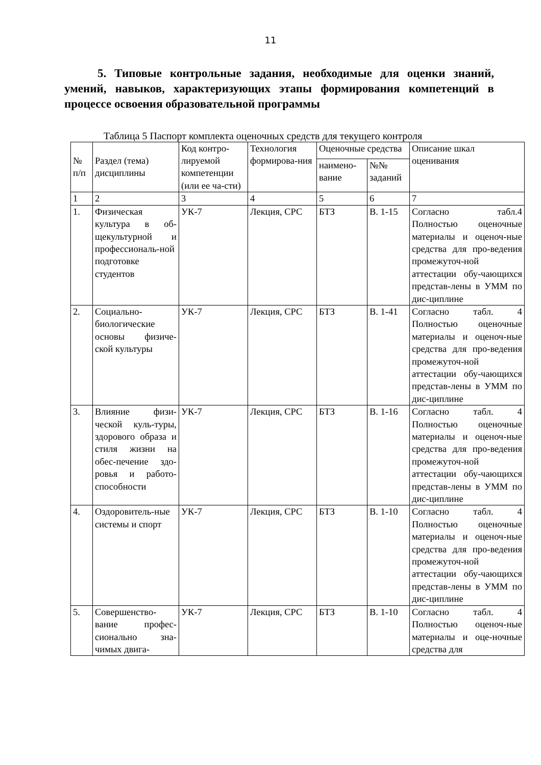11
5. Типовые контрольные задания, необходимые для оценки знаний, умений, навыков, характеризующих этапы формирования компетенций в процессе освоения образовательной программы
Таблица 5 Паспорт комплекта оценочных средств для текущего контроля
| № п/п | Раздел (тема) дисциплины | Код контро-лируемой компетенции (или ее ча-сти) | Технология формирова-ния | Оценочные средства | | Описание шкал оценивания |
| --- | --- | --- | --- | --- | --- | --- |
| | | | | наимено-вание | №№ заданий | |
| 1 | 2 | 3 | 4 | 5 | 6 | 7 |
| 1. | Физическая культура в об-щекультурной и профессиональ-ной подготовке студентов | УК-7 | Лекция, СРС | БТЗ | В. 1-15 | Согласно табл.4 Полностью оценочные материалы и оценоч-ные средства для про-ведения промежуточ-ной аттестации обу-чающихся представ-лены в УММ по дис-циплине |
| 2. | Социально-биологические основы физиче-ской культуры | УК-7 | Лекция, СРС | БТЗ | В. 1-41 | Согласно табл. 4 Полностью оценочные материалы и оценоч-ные средства для про-ведения промежуточ-ной аттестации обу-чающихся представ-лены в УММ по дис-циплине |
| 3. | Влияние физи-ческой куль-туры, здорового образа и стиля жизни на обес-печение здо-ровья и работо-способности | УК-7 | Лекция, СРС | БТЗ | В. 1-16 | Согласно табл. 4 Полностью оценочные материалы и оценоч-ные средства для про-ведения промежуточ-ной аттестации обу-чающихся представ-лены в УММ по дис-циплине |
| 4. | Оздоровитель-ные системы и спорт | УК-7 | Лекция, СРС | БТЗ | В. 1-10 | Согласно табл. 4 Полностью оценочные материалы и оценоч-ные средства для про-ведения промежуточ-ной аттестации обу-чающихся представ-лены в УММ по дис-циплине |
| 5. | Совершенство-вание профес-сионально зна-чимых двига- | УК-7 | Лекция, СРС | БТЗ | В. 1-10 | Согласно табл. 4 Полностью оценоч-ные материалы и оце-ночные средства для |